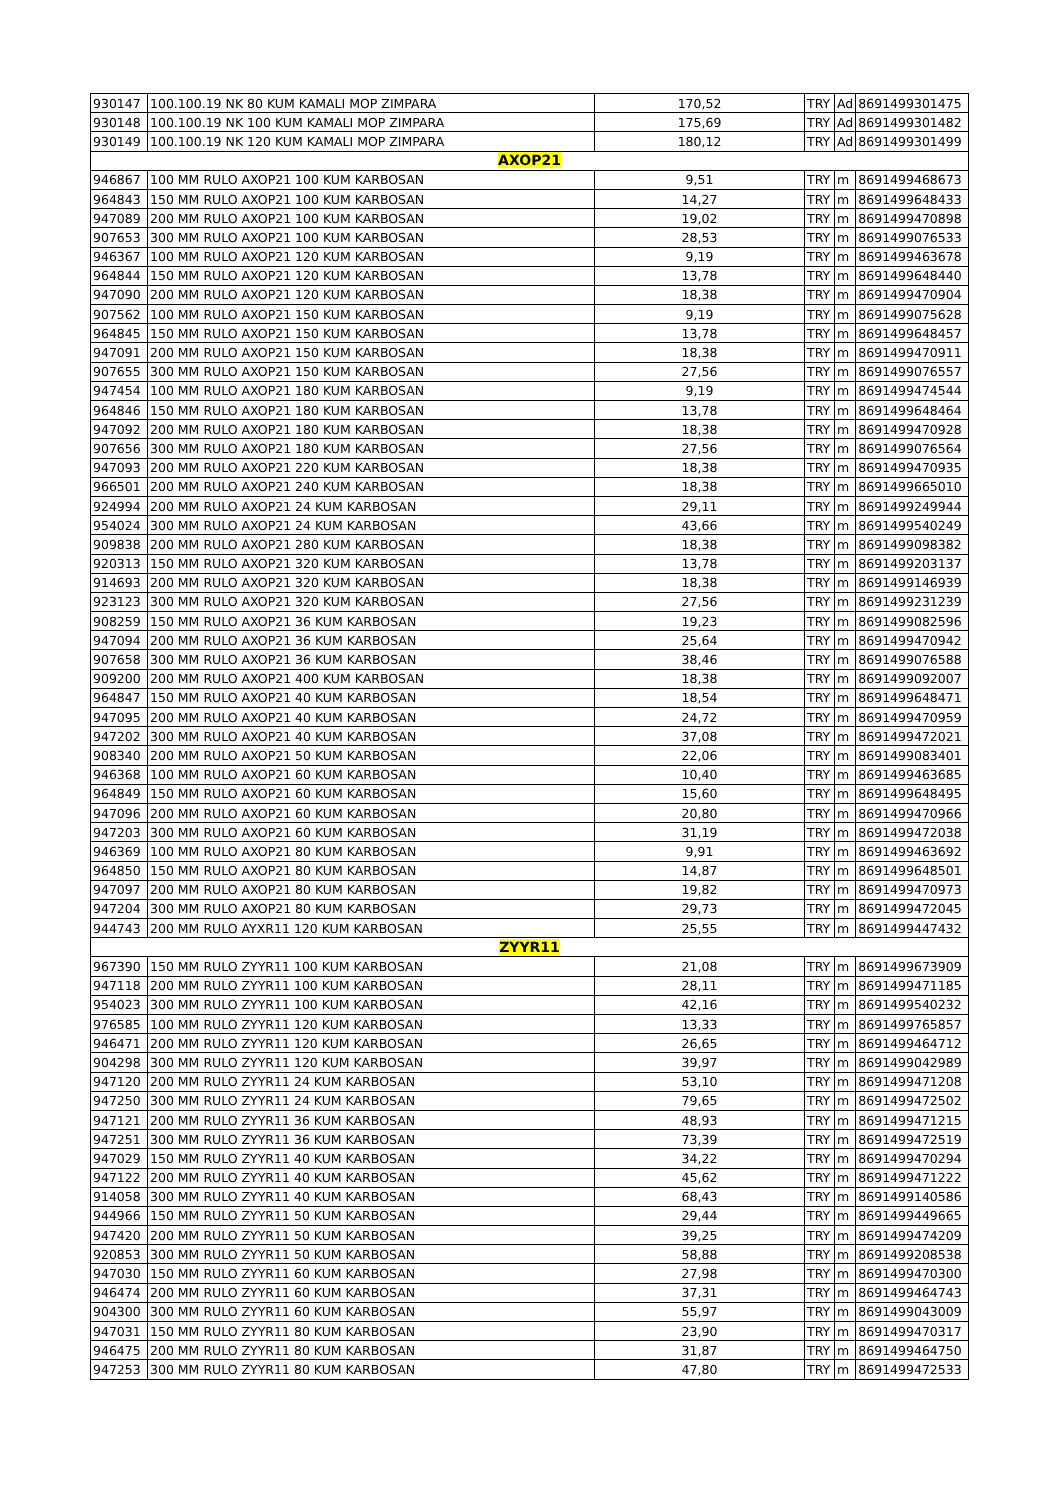| 930147 | 100.100.19 NK 80 KUM KAMALI MOP ZIMPARA | 170,52 | TRY | Ad | 8691499301475 |
| 930148 | 100.100.19 NK 100 KUM KAMALI MOP ZIMPARA | 175,69 | TRY | Ad | 8691499301482 |
| 930149 | 100.100.19 NK 120 KUM KAMALI MOP ZIMPARA | 180,12 | TRY | Ad | 8691499301499 |
| AXOP21 | | | | | |
| 946867 | 100 MM RULO AXOP21 100 KUM KARBOSAN | 9,51 | TRY | m | 8691499468673 |
| 964843 | 150 MM RULO AXOP21 100 KUM KARBOSAN | 14,27 | TRY | m | 8691499648433 |
| 947089 | 200 MM RULO AXOP21 100 KUM KARBOSAN | 19,02 | TRY | m | 8691499470898 |
| 907653 | 300 MM RULO AXOP21 100 KUM KARBOSAN | 28,53 | TRY | m | 8691499076533 |
| 946367 | 100 MM RULO AXOP21 120 KUM KARBOSAN | 9,19 | TRY | m | 8691499463678 |
| 964844 | 150 MM RULO AXOP21 120 KUM KARBOSAN | 13,78 | TRY | m | 8691499648440 |
| 947090 | 200 MM RULO AXOP21 120 KUM KARBOSAN | 18,38 | TRY | m | 8691499470904 |
| 907562 | 100 MM RULO AXOP21 150 KUM KARBOSAN | 9,19 | TRY | m | 8691499075628 |
| 964845 | 150 MM RULO AXOP21 150 KUM KARBOSAN | 13,78 | TRY | m | 8691499648457 |
| 947091 | 200 MM RULO AXOP21 150 KUM KARBOSAN | 18,38 | TRY | m | 8691499470911 |
| 907655 | 300 MM RULO AXOP21 150 KUM KARBOSAN | 27,56 | TRY | m | 8691499076557 |
| 947454 | 100 MM RULO AXOP21 180 KUM KARBOSAN | 9,19 | TRY | m | 8691499474544 |
| 964846 | 150 MM RULO AXOP21 180 KUM KARBOSAN | 13,78 | TRY | m | 8691499648464 |
| 947092 | 200 MM RULO AXOP21 180 KUM KARBOSAN | 18,38 | TRY | m | 8691499470928 |
| 907656 | 300 MM RULO AXOP21 180 KUM KARBOSAN | 27,56 | TRY | m | 8691499076564 |
| 947093 | 200 MM RULO AXOP21 220 KUM KARBOSAN | 18,38 | TRY | m | 8691499470935 |
| 966501 | 200 MM RULO AXOP21 240 KUM KARBOSAN | 18,38 | TRY | m | 8691499665010 |
| 924994 | 200 MM RULO AXOP21 24 KUM KARBOSAN | 29,11 | TRY | m | 8691499249944 |
| 954024 | 300 MM RULO AXOP21 24 KUM KARBOSAN | 43,66 | TRY | m | 8691499540249 |
| 909838 | 200 MM RULO AXOP21 280 KUM KARBOSAN | 18,38 | TRY | m | 8691499098382 |
| 920313 | 150 MM RULO AXOP21 320 KUM KARBOSAN | 13,78 | TRY | m | 8691499203137 |
| 914693 | 200 MM RULO AXOP21 320 KUM KARBOSAN | 18,38 | TRY | m | 8691499146939 |
| 923123 | 300 MM RULO AXOP21 320 KUM KARBOSAN | 27,56 | TRY | m | 8691499231239 |
| 908259 | 150 MM RULO AXOP21 36 KUM KARBOSAN | 19,23 | TRY | m | 8691499082596 |
| 947094 | 200 MM RULO AXOP21 36 KUM KARBOSAN | 25,64 | TRY | m | 8691499470942 |
| 907658 | 300 MM RULO AXOP21 36 KUM KARBOSAN | 38,46 | TRY | m | 8691499076588 |
| 909200 | 200 MM RULO AXOP21 400 KUM KARBOSAN | 18,38 | TRY | m | 8691499092007 |
| 964847 | 150 MM RULO AXOP21 40 KUM KARBOSAN | 18,54 | TRY | m | 8691499648471 |
| 947095 | 200 MM RULO AXOP21 40 KUM KARBOSAN | 24,72 | TRY | m | 8691499470959 |
| 947202 | 300 MM RULO AXOP21 40 KUM KARBOSAN | 37,08 | TRY | m | 8691499472021 |
| 908340 | 200 MM RULO AXOP21 50 KUM KARBOSAN | 22,06 | TRY | m | 8691499083401 |
| 946368 | 100 MM RULO AXOP21 60 KUM KARBOSAN | 10,40 | TRY | m | 8691499463685 |
| 964849 | 150 MM RULO AXOP21 60 KUM KARBOSAN | 15,60 | TRY | m | 8691499648495 |
| 947096 | 200 MM RULO AXOP21 60 KUM KARBOSAN | 20,80 | TRY | m | 8691499470966 |
| 947203 | 300 MM RULO AXOP21 60 KUM KARBOSAN | 31,19 | TRY | m | 8691499472038 |
| 946369 | 100 MM RULO AXOP21 80 KUM KARBOSAN | 9,91 | TRY | m | 8691499463692 |
| 964850 | 150 MM RULO AXOP21 80 KUM KARBOSAN | 14,87 | TRY | m | 8691499648501 |
| 947097 | 200 MM RULO AXOP21 80 KUM KARBOSAN | 19,82 | TRY | m | 8691499470973 |
| 947204 | 300 MM RULO AXOP21 80 KUM KARBOSAN | 29,73 | TRY | m | 8691499472045 |
| 944743 | 200 MM RULO AYXR11 120 KUM KARBOSAN | 25,55 | TRY | m | 8691499447432 |
| ZYYR11 | | | | | |
| 967390 | 150 MM RULO ZYYR11 100 KUM KARBOSAN | 21,08 | TRY | m | 8691499673909 |
| 947118 | 200 MM RULO ZYYR11 100 KUM KARBOSAN | 28,11 | TRY | m | 8691499471185 |
| 954023 | 300 MM RULO ZYYR11 100 KUM KARBOSAN | 42,16 | TRY | m | 8691499540232 |
| 976585 | 100 MM RULO ZYYR11 120 KUM KARBOSAN | 13,33 | TRY | m | 8691499765857 |
| 946471 | 200 MM RULO ZYYR11 120 KUM KARBOSAN | 26,65 | TRY | m | 8691499464712 |
| 904298 | 300 MM RULO ZYYR11 120 KUM KARBOSAN | 39,97 | TRY | m | 8691499042989 |
| 947120 | 200 MM RULO ZYYR11 24 KUM KARBOSAN | 53,10 | TRY | m | 8691499471208 |
| 947250 | 300 MM RULO ZYYR11 24 KUM KARBOSAN | 79,65 | TRY | m | 8691499472502 |
| 947121 | 200 MM RULO ZYYR11 36 KUM KARBOSAN | 48,93 | TRY | m | 8691499471215 |
| 947251 | 300 MM RULO ZYYR11 36 KUM KARBOSAN | 73,39 | TRY | m | 8691499472519 |
| 947029 | 150 MM RULO ZYYR11 40 KUM KARBOSAN | 34,22 | TRY | m | 8691499470294 |
| 947122 | 200 MM RULO ZYYR11 40 KUM KARBOSAN | 45,62 | TRY | m | 8691499471222 |
| 914058 | 300 MM RULO ZYYR11 40 KUM KARBOSAN | 68,43 | TRY | m | 8691499140586 |
| 944966 | 150 MM RULO ZYYR11 50 KUM KARBOSAN | 29,44 | TRY | m | 8691499449665 |
| 947420 | 200 MM RULO ZYYR11 50 KUM KARBOSAN | 39,25 | TRY | m | 8691499474209 |
| 920853 | 300 MM RULO ZYYR11 50 KUM KARBOSAN | 58,88 | TRY | m | 8691499208538 |
| 947030 | 150 MM RULO ZYYR11 60 KUM KARBOSAN | 27,98 | TRY | m | 8691499470300 |
| 946474 | 200 MM RULO ZYYR11 60 KUM KARBOSAN | 37,31 | TRY | m | 8691499464743 |
| 904300 | 300 MM RULO ZYYR11 60 KUM KARBOSAN | 55,97 | TRY | m | 8691499043009 |
| 947031 | 150 MM RULO ZYYR11 80 KUM KARBOSAN | 23,90 | TRY | m | 8691499470317 |
| 946475 | 200 MM RULO ZYYR11 80 KUM KARBOSAN | 31,87 | TRY | m | 8691499464750 |
| 947253 | 300 MM RULO ZYYR11 80 KUM KARBOSAN | 47,80 | TRY | m | 8691499472533 |